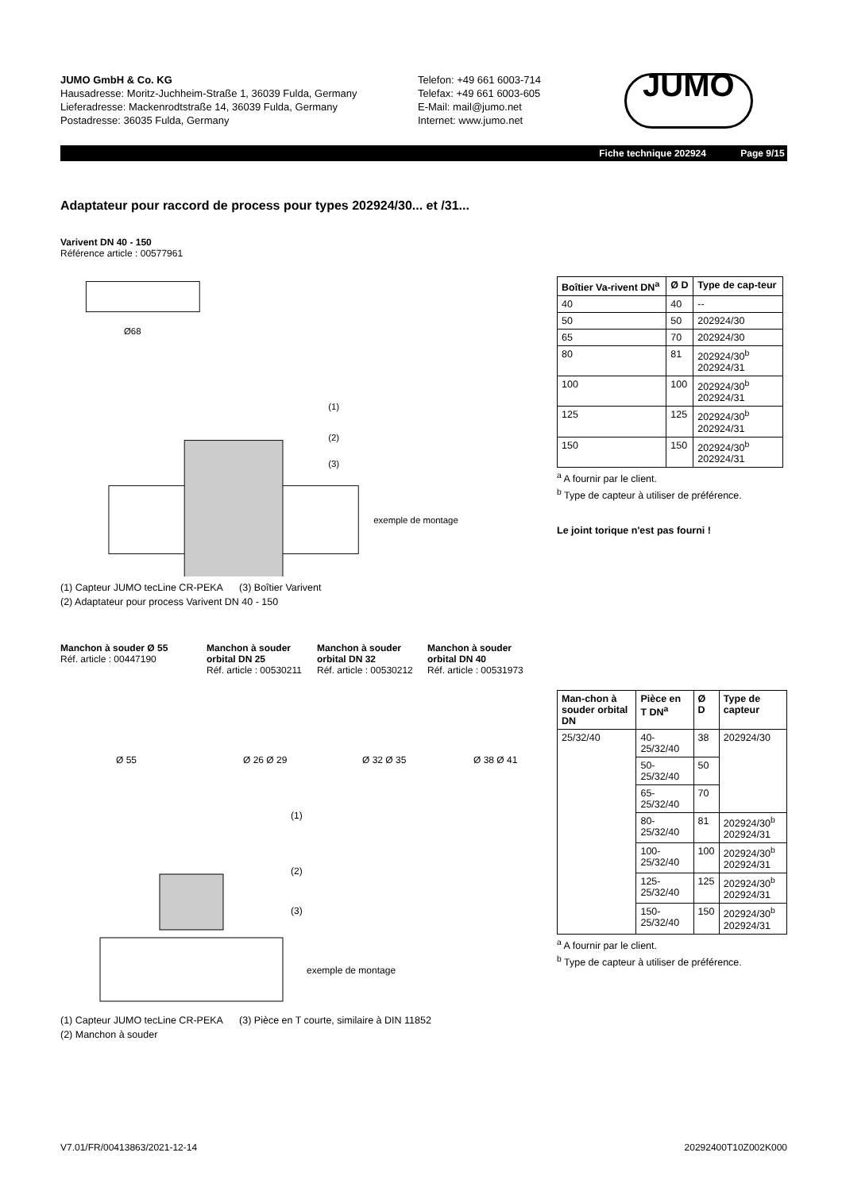JUMO GmbH & Co. KG
Hausadresse: Moritz-Juchheim-Straße 1, 36039 Fulda, Germany
Lieferadresse: Mackenrodtstraße 14, 36039 Fulda, Germany
Postadresse: 36035 Fulda, Germany
Telefon: +49 661 6003-714
Telefax: +49 661 6003-605
E-Mail: mail@jumo.net
Internet: www.jumo.net
JUMO
Fiche technique 202924 Page 9/15
Adaptateur pour raccord de process pour types 202924/30... et /31...
Varivent DN 40 - 150
Référence article : 00577961
Ø68
exemple de montage
(1)
(2)
(3)
(1) Capteur JUMO tecLine CR-PEKA (3) Boîtier Varivent
(2) Adaptateur pour process Varivent DN 40 - 150
| Boîtier Va-rivent DN<sup>a</sup> | Ø D | Type de cap-teur |
| --- | --- | --- |
| 40 | 40 | -- |
| 50 | 50 | 202924/30 |
| 65 | 70 | 202924/30 |
| 80 | 81 | 202924/30<sup>b</sup> 202924/31 |
| 100 | 100 | 202924/30<sup>b</sup> 202924/31 |
| 125 | 125 | 202924/30<sup>b</sup> 202924/31 |
| 150 | 150 | 202924/30<sup>b</sup> 202924/31 |
<sup>a</sup> A fournir par le client.
<sup>b</sup> Type de capteur à utiliser de préférence.
Le joint torique n'est pas fourni !
Manchon à souder Ø 55
Réf. article : 00447190
Manchon à souder orbital DN 25
Réf. article : 00530211
Manchon à souder orbital DN 32
Réf. article : 00530212
Manchon à souder orbital DN 40
Réf. article : 00531973
Ø 55
Ø 26 Ø 29
Ø 32 Ø 35
Ø 38 Ø 41
exemple de montage
(1)
(2)
(3)
(1) Capteur JUMO tecLine CR-PEKA (3) Pièce en T courte, similaire à DIN 11852
(2) Manchon à souder
| Man-chon à souder orbital DN | Pièce en T DN<sup>a</sup> | Ø D | Type de capteur |
| --- | --- | --- | --- |
| 25/32/40 | 40-25/32/40 | 38 | 202924/30 |
| | 50-25/32/40 | 50 | |
| | 65-25/32/40 | 70 | |
| | 80-25/32/40 | 81 | 202924/30<sup>b</sup> 202924/31 |
| | 100-25/32/40 | 100 | 202924/30<sup>b</sup> 202924/31 |
| | 125-25/32/40 | 125 | 202924/30<sup>b</sup> 202924/31 |
| | 150-25/32/40 | 150 | 202924/30<sup>b</sup> 202924/31 |
<sup>a</sup> A fournir par le client.
<sup>b</sup> Type de capteur à utiliser de préférence.
V7.01/FR/00413863/2021-12-14 20292400T10Z002K000